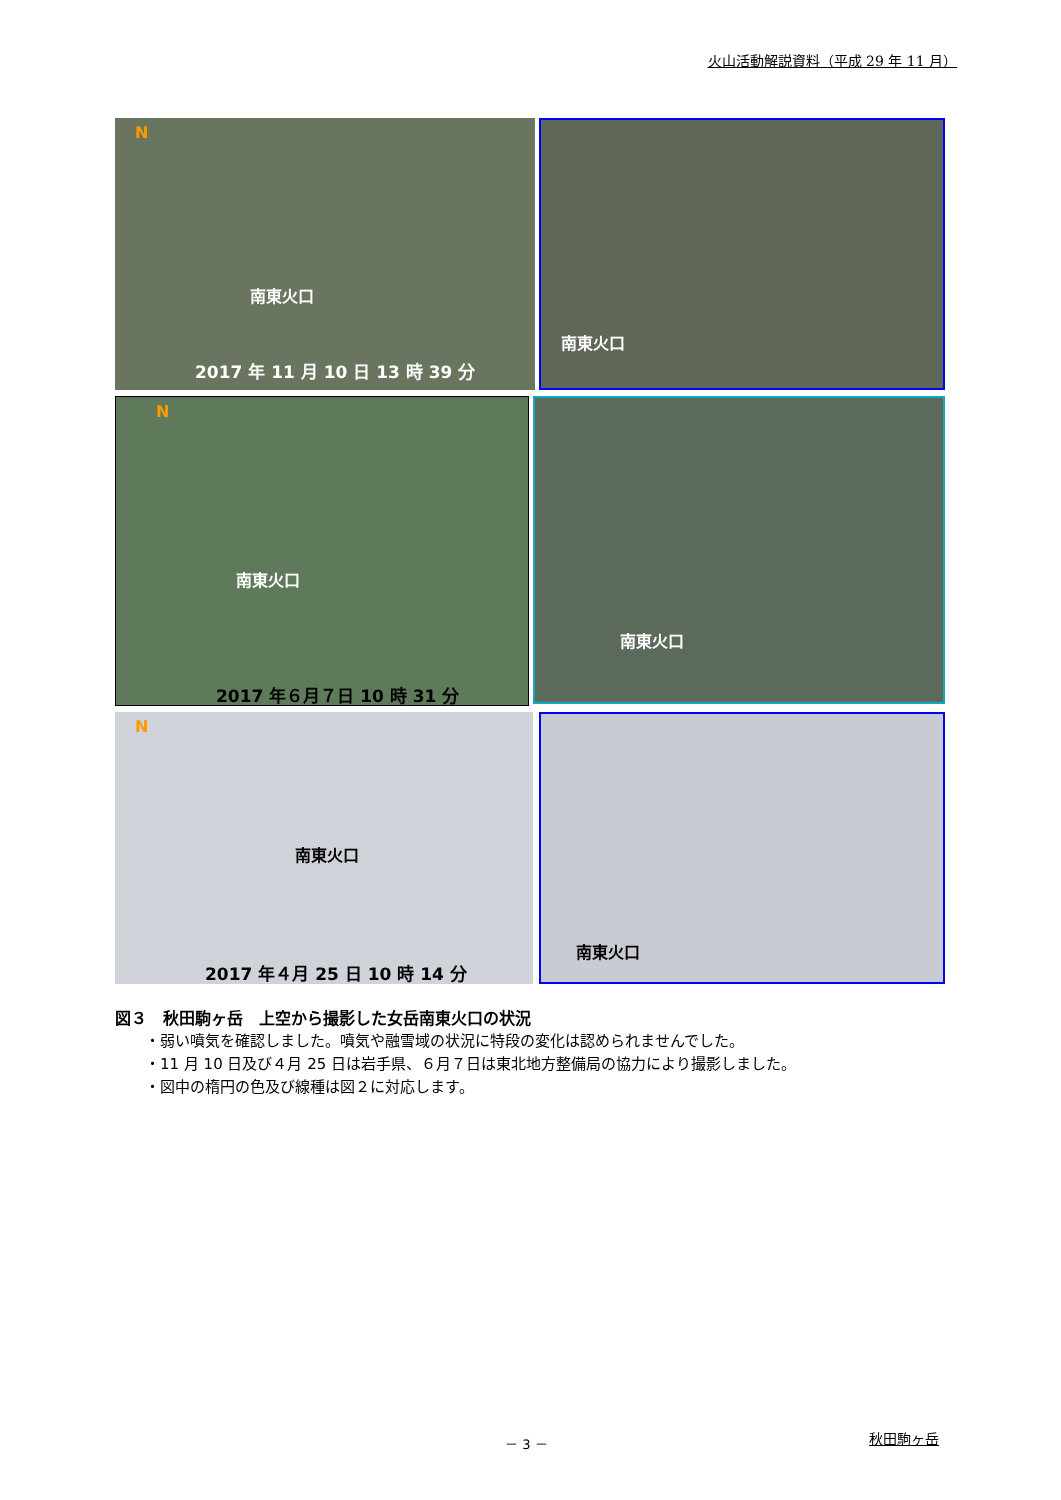火山活動解説資料（平成 29 年 11 月）
N
南東火口
2017 年 11 月 10 日 13 時 39 分
南東火口
N
南東火口
2017 年６月７日 10 時 31 分
南東火口
N
南東火口
2017 年４月 25 日 10 時 14 分
南東火口
図３　秋田駒ヶ岳　上空から撮影した女岳南東火口の状況
・弱い噴気を確認しました。噴気や融雪域の状況に特段の変化は認められませんでした。
・11 月 10 日及び４月 25 日は岩手県、６月７日は東北地方整備局の協力により撮影しました。
・図中の楕円の色及び線種は図２に対応します。
－ 3 － 秋田駒ヶ岳